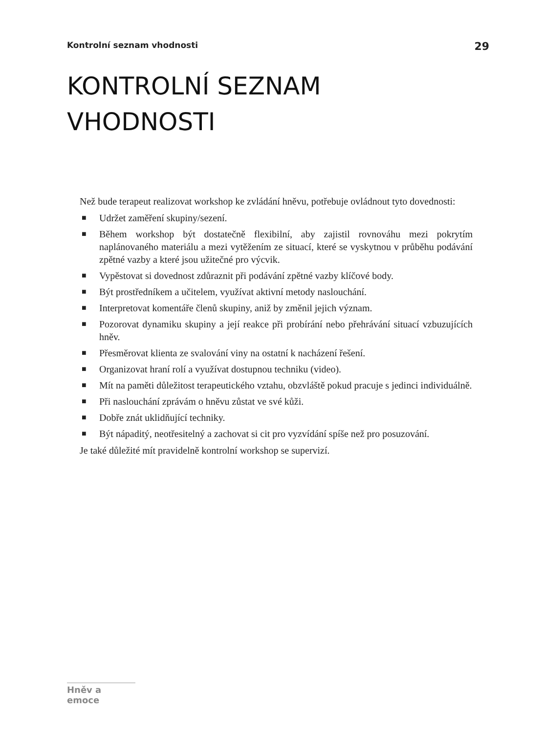Kontrolní seznam vhodnosti 29
KONTROLNÍ SEZNAM
VHODNOSTI
Než bude terapeut realizovat workshop ke zvládání hněvu, potřebuje ovládnout tyto dovednosti:
■ Udržet zaměření skupiny/sezení.
■ Během workshop být dostatečně flexibilní, aby zajistil rovnováhu mezi pokrytím naplánovaného materiálu a mezi vytěžením ze situací, které se vyskytnou v průběhu podávání zpětné vazby a které jsou užitečné pro výcvik.
■ Vypěstovat si dovednost zdůraznit při podávání zpětné vazby klíčové body.
■ Být prostředníkem a učitelem, využívat aktivní metody naslouchání.
■ Interpretovat komentáře členů skupiny, aniž by změnil jejich význam.
■ Pozorovat dynamiku skupiny a její reakce při probírání nebo přehrávání situací vzbuzujících hněv.
■ Přesměrovat klienta ze svalování viny na ostatní k nacházení řešení.
■ Organizovat hraní rolí a využívat dostupnou techniku (video).
■ Mít na paměti důležitost terapeutického vztahu, obzvláště pokud pracuje s jedinci individuálně.
■ Při naslouchání zprávám o hněvu zůstat ve své kůži.
■ Dobře znát uklidňující techniky.
■ Být nápaditý, neotřesitelný a zachovat si cit pro vyzvídání spíše než pro posuzování.
Je také důležité mít pravidelně kontrolní workshop se supervizí.
Hněv a emoce